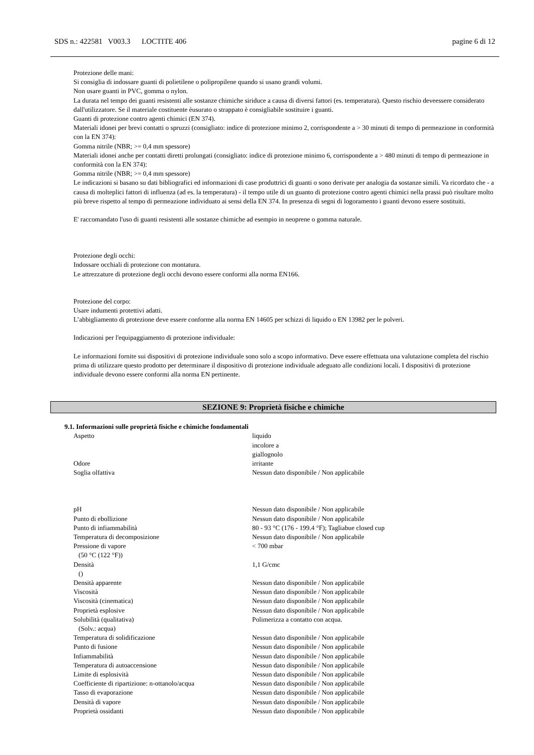SDS n.: 422581 V003.3 LOCTITE 406 pagine 6 di 12
Protezione delle mani:
Si consiglia di indossare guanti di polietilene o polipropilene quando si usano grandi volumi.
Non usare guanti in PVC, gomma o nylon.
La durata nel tempo dei guanti resistenti alle sostanze chimiche siriduce a causa di diversi fattori (es. temperatura). Questo rischio deveessere considerato dall'utilizzatore. Se il materiale costituente èusurato o strappato è consigliabile sostituire i guanti.
Guanti di protezione contro agenti chimici (EN 374).
Materiali idonei per brevi contatti o spruzzi (consigliato: indice di protezione minimo 2, corrispondente a > 30 minuti di tempo di permeazione in conformità con la EN 374):
Gomma nitrile (NBR; >= 0,4 mm spessore)
Materiali idonei anche per contatti diretti prolungati (consigliato: indice di protezione minimo 6, corrispondente a > 480 minuti di tempo di permeazione in conformità con la EN 374):
Gomma nitrile (NBR; >= 0,4 mm spessore)
Le indicazioni si basano su dati bibliografici ed informazioni di case produttrici di guanti o sono derivate per analogia da sostanze simili. Va ricordato che - a causa di molteplici fattori di influenza (ad es. la temperatura) - il tempo utile di un guanto di protezione contro agenti chimici nella prassi può risultare molto più breve rispetto al tempo di permeazione individuato ai sensi della EN 374. In presenza di segni di logoramento i guanti devono essere sostituiti.
E' raccomandato l'uso di guanti resistenti alle sostanze chimiche ad esempio in neoprene o gomma naturale.
Protezione degli occhi:
Indossare occhiali di protezione con montatura.
Le attrezzature di protezione degli occhi devono essere conformi alla norma EN166.
Protezione del corpo:
Usare indumenti protettivi adatti.
L’abbigliamento di protezione deve essere conforme alla norma EN 14605 per schizzi di liquido o EN 13982 per le polveri.
Indicazioni per l'equipaggiamento di protezione individuale:
Le informazioni fornite sui dispositivi di protezione individuale sono solo a scopo informativo. Deve essere effettuata una valutazione completa del rischio prima di utilizzare questo prodotto per determinare il dispositivo di protezione individuale adeguato alle condizioni locali. I dispositivi di protezione individuale devono essere conformi alla norma EN pertinente.
SEZIONE 9: Proprietà fisiche e chimiche
9.1. Informazioni sulle proprietà fisiche e chimiche fondamentali
| Aspetto | liquido incolore a giallognolo |
| Odore | irritante |
| Soglia olfattiva | Nessun dato disponibile / Non applicabile |
| pH | Nessun dato disponibile / Non applicabile |
| Punto di ebollizione | Nessun dato disponibile / Non applicabile |
| Punto di infiammabilità | 80 - 93 °C (176 - 199.4 °F); Tagliabue closed cup |
| Temperatura di decomposizione | Nessun dato disponibile / Non applicabile |
| Pressione di vapore (50 °C (122 °F)) | < 700 mbar |
| Densità () | 1,1 G/cmc |
| Densità apparente | Nessun dato disponibile / Non applicabile |
| Viscosità | Nessun dato disponibile / Non applicabile |
| Viscosità (cinematica) | Nessun dato disponibile / Non applicabile |
| Proprietà esplosive | Nessun dato disponibile / Non applicabile |
| Solubilità (qualitativa) (Solv.: acqua) | Polimerizza a contatto con acqua. |
| Temperatura di solidificazione | Nessun dato disponibile / Non applicabile |
| Punto di fusione | Nessun dato disponibile / Non applicabile |
| Infiammabilità | Nessun dato disponibile / Non applicabile |
| Temperatura di autoaccensione | Nessun dato disponibile / Non applicabile |
| Limite di esplosività | Nessun dato disponibile / Non applicabile |
| Coefficiente di ripartizione: n-ottanolo/acqua | Nessun dato disponibile / Non applicabile |
| Tasso di evaporazione | Nessun dato disponibile / Non applicabile |
| Densità di vapore | Nessun dato disponibile / Non applicabile |
| Proprietà ossidanti | Nessun dato disponibile / Non applicabile |